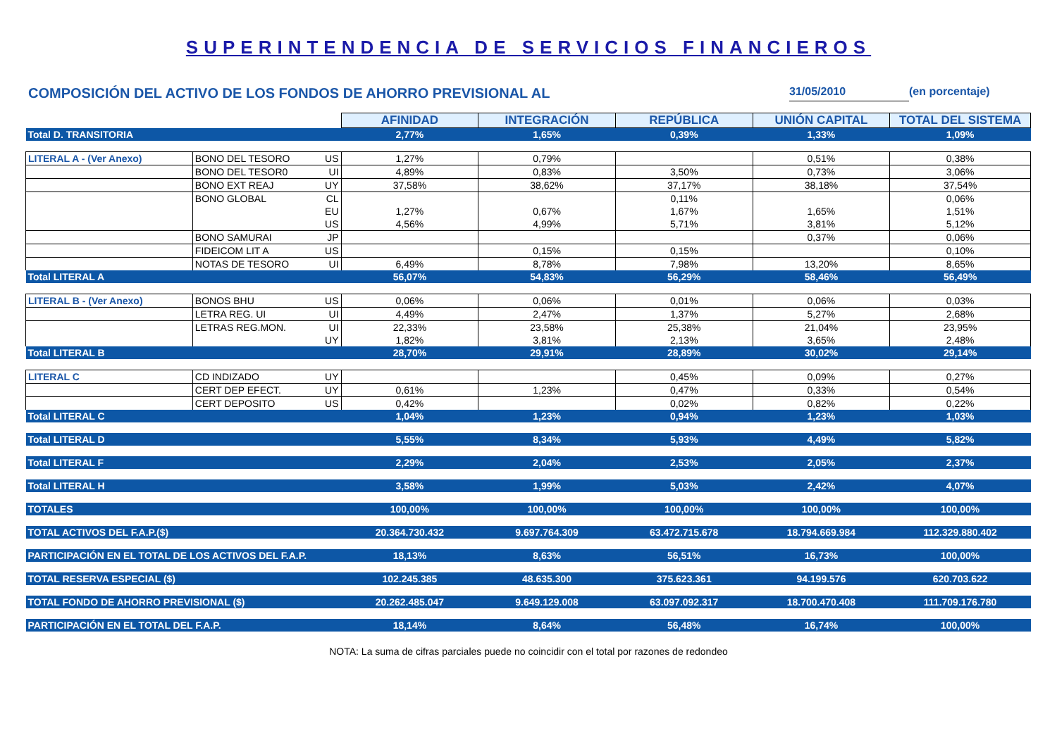SUPERINTENDENCIA DE SERVICIOS FINANCIEROS
COMPOSICIÓN DEL ACTIVO DE LOS FONDOS DE AHORRO PREVISIONAL AL 31/05/2010 (en porcentaje)
| | | | AFINIDAD | INTEGRACIÓN | REPÚBLICA | UNIÓN CAPITAL | TOTAL DEL SISTEMA |
| Total D. TRANSITORIA | | | 2,77% | 1,65% | 0,39% | 1,33% | 1,09% |
| LITERAL A - (Ver Anexo) | BONO DEL TESORO | US | 1,27% | 0,79% | | 0,51% | 0,38% |
| | BONO DEL TESOR0 | UI | 4,89% | 0,83% | 3,50% | 0,73% | 3,06% |
| | BONO EXT REAJ | UY | 37,58% | 38,62% | 37,17% | 38,18% | 37,54% |
| | BONO GLOBAL | CL | | | 0,11% | | 0,06% |
| | | EU | 1,27% | 0,67% | 1,67% | 1,65% | 1,51% |
| | | US | 4,56% | 4,99% | 5,71% | 3,81% | 5,12% |
| | BONO SAMURAI | JP | | | | 0,37% | 0,06% |
| | FIDEICOM LIT A | US | | 0,15% | 0,15% | | 0,10% |
| | NOTAS DE TESORO | UI | 6,49% | 8,78% | 7,98% | 13,20% | 8,65% |
| Total LITERAL A | | | 56,07% | 54,83% | 56,29% | 58,46% | 56,49% |
| LITERAL B - (Ver Anexo) | BONOS BHU | US | 0,06% | 0,06% | 0,01% | 0,06% | 0,03% |
| | LETRA REG. UI | UI | 4,49% | 2,47% | 1,37% | 5,27% | 2,68% |
| | LETRAS REG.MON. | UI | 22,33% | 23,58% | 25,38% | 21,04% | 23,95% |
| | | UY | 1,82% | 3,81% | 2,13% | 3,65% | 2,48% |
| Total LITERAL B | | | 28,70% | 29,91% | 28,89% | 30,02% | 29,14% |
| LITERAL C | CD INDIZADO | UY | | | 0,45% | 0,09% | 0,27% |
| | CERT DEP EFECT. | UY | 0,61% | 1,23% | 0,47% | 0,33% | 0,54% |
| | CERT DEPOSITO | US | 0,42% | | 0,02% | 0,82% | 0,22% |
| Total LITERAL C | | | 1,04% | 1,23% | 0,94% | 1,23% | 1,03% |
| Total LITERAL D | | | 5,55% | 8,34% | 5,93% | 4,49% | 5,82% |
| Total LITERAL F | | | 2,29% | 2,04% | 2,53% | 2,05% | 2,37% |
| Total LITERAL H | | | 3,58% | 1,99% | 5,03% | 2,42% | 4,07% |
| TOTALES | | | 100,00% | 100,00% | 100,00% | 100,00% | 100,00% |
| TOTAL ACTIVOS DEL F.A.P.($) | | | 20.364.730.432 | 9.697.764.309 | 63.472.715.678 | 18.794.669.984 | 112.329.880.402 |
| PARTICIPACIÓN EN EL TOTAL DE LOS ACTIVOS DEL F.A.P. | | | 18,13% | 8,63% | 56,51% | 16,73% | 100,00% |
| TOTAL RESERVA ESPECIAL ($) | | | 102.245.385 | 48.635.300 | 375.623.361 | 94.199.576 | 620.703.622 |
| TOTAL FONDO DE AHORRO PREVISIONAL ($) | | | 20.262.485.047 | 9.649.129.008 | 63.097.092.317 | 18.700.470.408 | 111.709.176.780 |
| PARTICIPACIÓN EN EL TOTAL DEL F.A.P. | | | 18,14% | 8,64% | 56,48% | 16,74% | 100,00% |
NOTA: La suma de cifras parciales puede no coincidir con el total por razones de redondeo